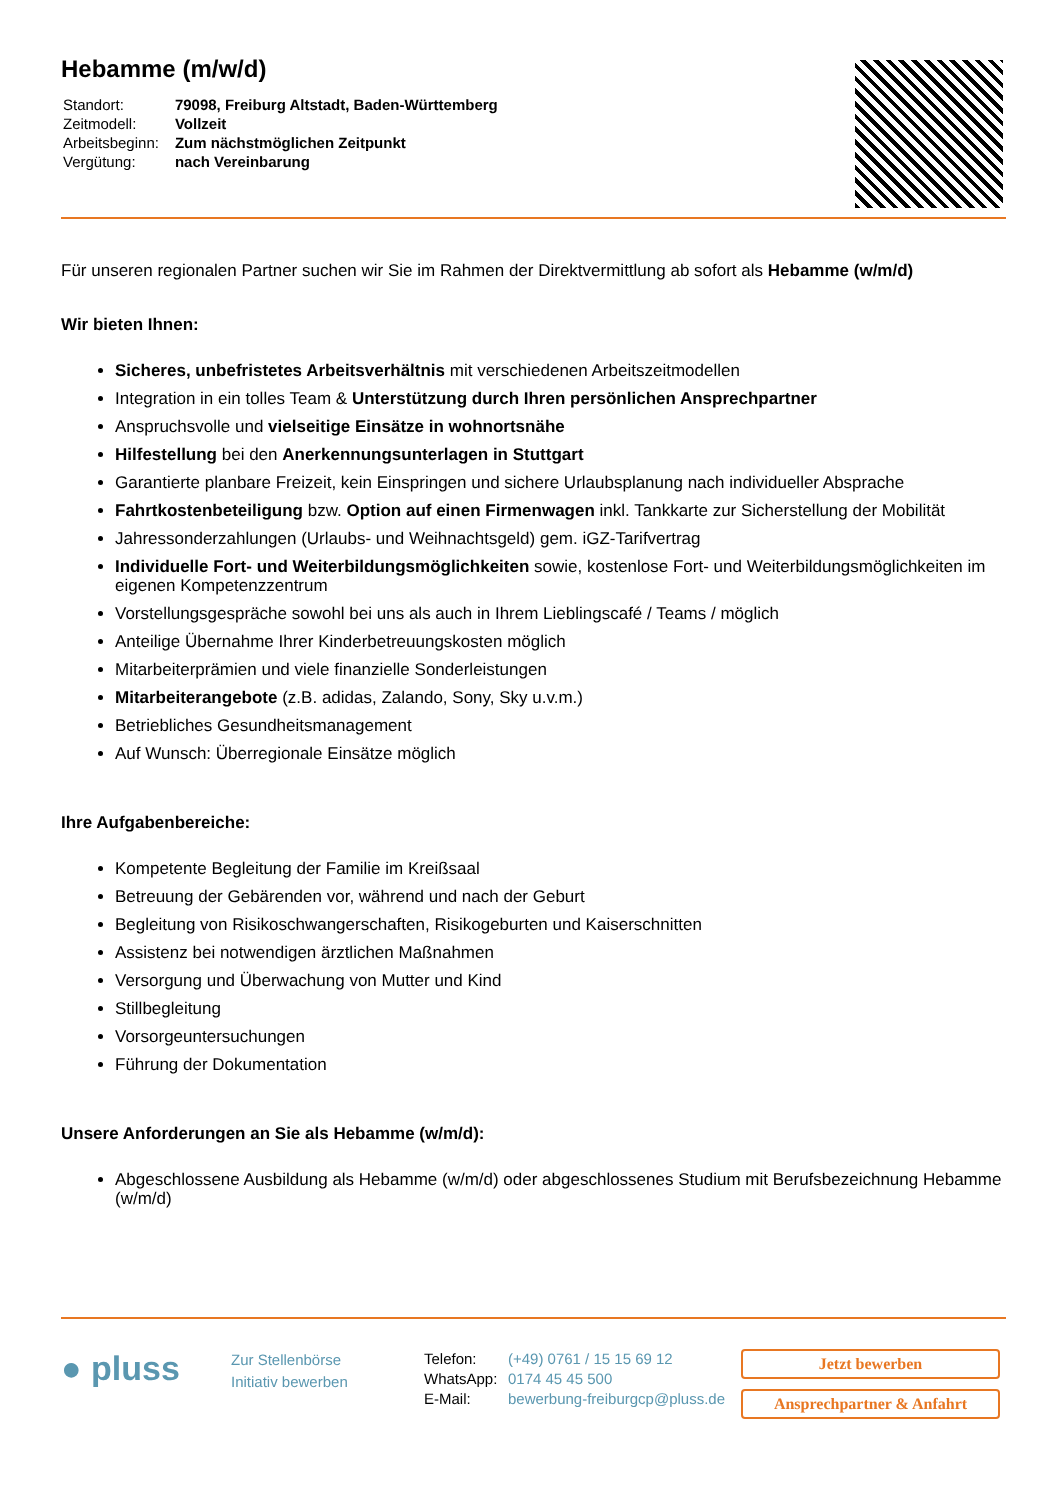Hebamme (m/w/d)
| Standort: | 79098, Freiburg Altstadt, Baden-Württemberg |
| Zeitmodell: | Vollzeit |
| Arbeitsbeginn: | Zum nächstmöglichen Zeitpunkt |
| Vergütung: | nach Vereinbarung |
Für unseren regionalen Partner suchen wir Sie im Rahmen der Direktvermittlung ab sofort als Hebamme (w/m/d)
Wir bieten Ihnen:
Sicheres, unbefristetes Arbeitsverhältnis mit verschiedenen Arbeitszeitmodellen
Integration in ein tolles Team & Unterstützung durch Ihren persönlichen Ansprechpartner
Anspruchsvolle und vielseitige Einsätze in wohnortsnähe
Hilfestellung bei den Anerkennungsunterlagen in Stuttgart
Garantierte planbare Freizeit, kein Einspringen und sichere Urlaubsplanung nach individueller Absprache
Fahrtkostenbeteiligung bzw. Option auf einen Firmenwagen inkl. Tankkarte zur Sicherstellung der Mobilität
Jahressonderzahlungen (Urlaubs- und Weihnachtsgeld) gem. iGZ-Tarifvertrag
Individuelle Fort- und Weiterbildungsmöglichkeiten sowie, kostenlose Fort- und Weiterbildungsmöglichkeiten im eigenen Kompetenzzentrum
Vorstellungsgespräche sowohl bei uns als auch in Ihrem Lieblingscafé / Teams / möglich
Anteilige Übernahme Ihrer Kinderbetreuungskosten möglich
Mitarbeiterprämien und viele finanzielle Sonderleistungen
Mitarbeiterangebote (z.B. adidas, Zalando, Sony, Sky u.v.m.)
Betriebliches Gesundheitsmanagement
Auf Wunsch: Überregionale Einsätze möglich
Ihre Aufgabenbereiche:
Kompetente Begleitung der Familie im Kreißsaal
Betreuung der Gebärenden vor, während und nach der Geburt
Begleitung von Risikoschwangerschaften, Risikogeburten und Kaiserschnitten
Assistenz bei notwendigen ärztlichen Maßnahmen
Versorgung und Überwachung von Mutter und Kind
Stillbegleitung
Vorsorgeuntersuchungen
Führung der Dokumentation
Unsere Anforderungen an Sie als Hebamme (w/m/d):
Abgeschlossene Ausbildung als Hebamme (w/m/d) oder abgeschlossenes Studium mit Berufsbezeichnung Hebamme (w/m/d)
● pluss
Zur Stellenbörse
Initiativ bewerben
| Telefon: | (+49) 0761 / 15 15 69 12 |
| WhatsApp: | 0174 45 45 500 |
| E-Mail: | bewerbung-freiburgcp@pluss.de |
Jetzt bewerben
Ansprechpartner & Anfahrt